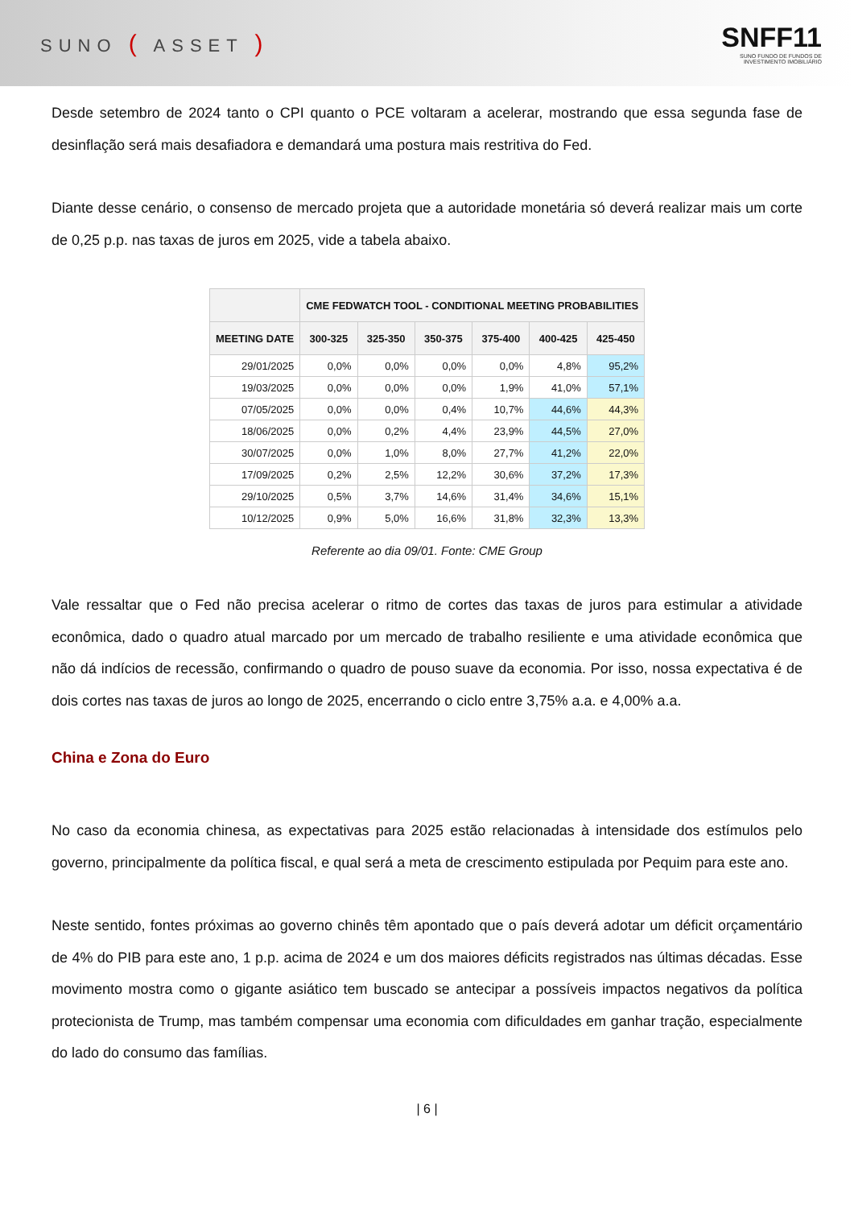SUNO ( ASSET )
SNFF11
SUNO FUNDO DE FUNDOS DE
INVESTIMENTO IMOBILIÁRIO
Desde setembro de 2024 tanto o CPI quanto o PCE voltaram a acelerar, mostrando que essa segunda fase de desinflação será mais desafiadora e demandará uma postura mais restritiva do Fed.
Diante desse cenário, o consenso de mercado projeta que a autoridade monetária só deverá realizar mais um corte de 0,25 p.p. nas taxas de juros em 2025, vide a tabela abaixo.
| | CME FEDWATCH TOOL - CONDITIONAL MEETING PROBABILITIES | | | | | |
| --- | --- | --- | --- | --- | --- | --- |
| MEETING DATE | 300-325 | 325-350 | 350-375 | 375-400 | 400-425 | 425-450 |
| 29/01/2025 | 0,0% | 0,0% | 0,0% | 0,0% | 4,8% | 95,2% |
| 19/03/2025 | 0,0% | 0,0% | 0,0% | 1,9% | 41,0% | 57,1% |
| 07/05/2025 | 0,0% | 0,0% | 0,4% | 10,7% | 44,6% | 44,3% |
| 18/06/2025 | 0,0% | 0,2% | 4,4% | 23,9% | 44,5% | 27,0% |
| 30/07/2025 | 0,0% | 1,0% | 8,0% | 27,7% | 41,2% | 22,0% |
| 17/09/2025 | 0,2% | 2,5% | 12,2% | 30,6% | 37,2% | 17,3% |
| 29/10/2025 | 0,5% | 3,7% | 14,6% | 31,4% | 34,6% | 15,1% |
| 10/12/2025 | 0,9% | 5,0% | 16,6% | 31,8% | 32,3% | 13,3% |
Referente ao dia 09/01. Fonte: CME Group
Vale ressaltar que o Fed não precisa acelerar o ritmo de cortes das taxas de juros para estimular a atividade econômica, dado o quadro atual marcado por um mercado de trabalho resiliente e uma atividade econômica que não dá indícios de recessão, confirmando o quadro de pouso suave da economia. Por isso, nossa expectativa é de dois cortes nas taxas de juros ao longo de 2025, encerrando o ciclo entre 3,75% a.a. e 4,00% a.a.
China e Zona do Euro
No caso da economia chinesa, as expectativas para 2025 estão relacionadas à intensidade dos estímulos pelo governo, principalmente da política fiscal, e qual será a meta de crescimento estipulada por Pequim para este ano.
Neste sentido, fontes próximas ao governo chinês têm apontado que o país deverá adotar um déficit orçamentário de 4% do PIB para este ano, 1 p.p. acima de 2024 e um dos maiores déficits registrados nas últimas décadas. Esse movimento mostra como o gigante asiático tem buscado se antecipar a possíveis impactos negativos da política protecionista de Trump, mas também compensar uma economia com dificuldades em ganhar tração, especialmente do lado do consumo das famílias.
| 6 |